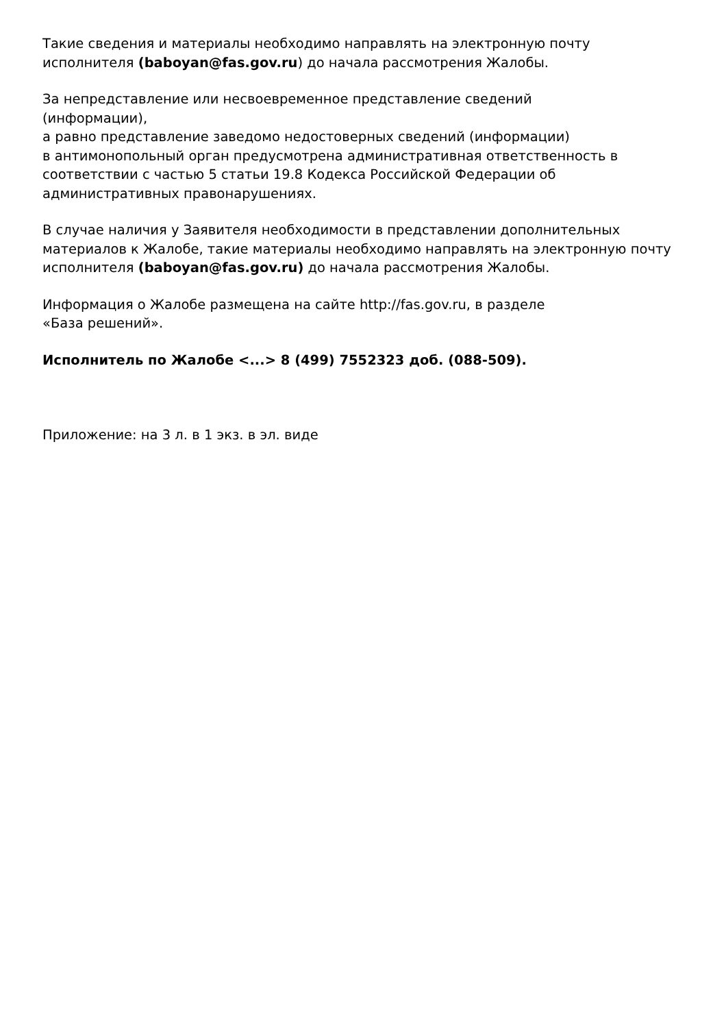Такие сведения и материалы необходимо направлять на электронную почту исполнителя (baboyan@fas.gov.ru) до начала рассмотрения Жалобы.
За непредставление или несвоевременное представление сведений
(информации),
а равно представление заведомо недостоверных сведений (информации)
в антимонопольный орган предусмотрена административная ответственность в соответствии с частью 5 статьи 19.8 Кодекса Российской Федерации об административных правонарушениях.
В случае наличия у Заявителя необходимости в представлении дополнительных материалов к Жалобе, такие материалы необходимо направлять на электронную почту исполнителя (baboyan@fas.gov.ru) до начала рассмотрения Жалобы.
Информация о Жалобе размещена на сайте http://fas.gov.ru, в разделе
«База решений».
Исполнитель по Жалобе <...> 8 (499) 7552323 доб. (088-509).
Приложение: на 3 л. в 1 экз. в эл. виде